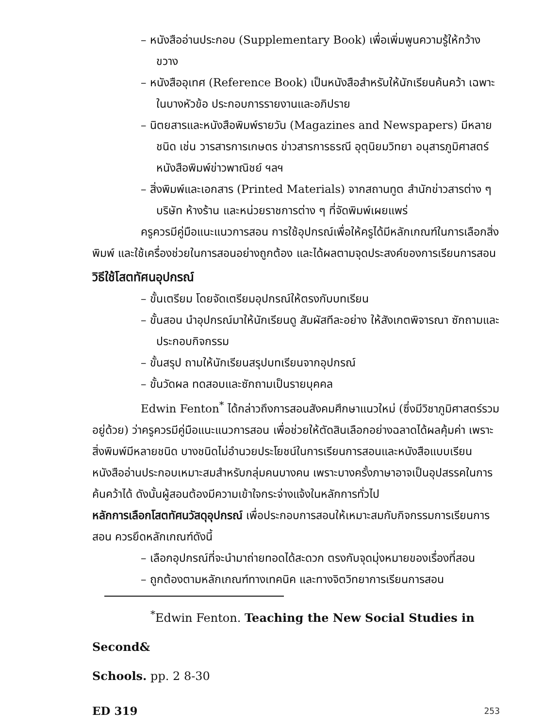– หนังสืออ่านประกอบ (Supplementary Book) เพื่อเพิ่มพูนความรู้ให้กว้างขวาง
– หนังสืออุเทศ (Reference Book) เป็นหนังสือสำหรับให้นักเรียนค้นคว้า เฉพาะในบางหัวข้อ ประกอบการรายงานและอภิปราย
– นิตยสารและหนังสือพิมพ์รายวัน (Magazines and Newspapers) มีหลายชนิด เช่น วารสารการเกษตร ข่าวสารการธรณี อุตุนิยมวิทยา อนุสารภูมิศาสตร์ หนังสือพิมพ์ข่าวพาณิชย์ ฯลฯ
– สิ่งพิมพ์และเอกสาร (Printed Materials) จากสถานทูต สำนักข่าวสารต่าง ๆ บริษัท ห้างร้าน และหน่วยราชการต่าง ๆ ที่จัดพิมพ์เผยแพร่
ครูควรมีคู่มือแนะแนวการสอน การใช้อุปกรณ์เพื่อให้ครูได้มีหลักเกณฑ์ในการเลือกสิ่งพิมพ์ และใช้เครื่องช่วยในการสอนอย่างถูกต้อง และได้ผลตามจุดประสงค์ของการเรียนการสอน
วิธีใช้โสตทัศนอุปกรณ์
– ขั้นเตรียม โดยจัดเตรียมอุปกรณ์ให้ตรงกับบทเรียน
– ขั้นสอน นำอุปกรณ์มาให้นักเรียนดู สัมผัสทีละอย่าง ให้สังเกตพิจารณา ซักถามและประกอบกิจกรรม
– ขั้นสรุป ถามให้นักเรียนสรุปบทเรียนจากอุปกรณ์
– ขั้นวัดผล ทดสอบและซักถามเป็นรายบุคคล
Edwin Fenton<sup>*</sup> ได้กล่าวถึงการสอนสังคมศึกษาแนวใหม่ (ซึ่งมีวิชาภูมิศาสตร์รวมอยู่ด้วย) ว่าครูควรมีคู่มือแนะแนวการสอน เพื่อช่วยให้ตัดสินเลือกอย่างฉลาดได้ผลคุ้มค่า เพราะสิ่งพิมพ์มีหลายชนิด บางชนิดไม่อำนวยประโยชน์ในการเรียนการสอนและหนังสือแบบเรียน หนังสืออ่านประกอบเหมาะสมสำหรับกลุ่มคนบางคน เพราะบางครั้งภาษาอาจเป็นอุปสรรคในการค้นคว้าได้ ดังนั้นผู้สอนต้องมีความเข้าใจกระจ่างแจ้งในหลักการทั่วไป
หลักการเลือกโสตทัศนวัสดุอุปกรณ์ เพื่อประกอบการสอนให้เหมาะสมกับกิจกรรมการเรียนการสอน ควรยึดหลักเกณฑ์ดังนี้
– เลือกอุปกรณ์ที่จะนำมาถ่ายทอดได้สะดวก ตรงกับจุดมุ่งหมายของเรื่องที่สอน
– ถูกต้องตามหลักเกณฑ์ทางเทคนิค และทางจิตวิทยาการเรียนการสอน
<sup>*</sup> Edwin Fenton. Teaching the New Social Studies in Second&
Schools. pp. 2 8-30
ED 319 253